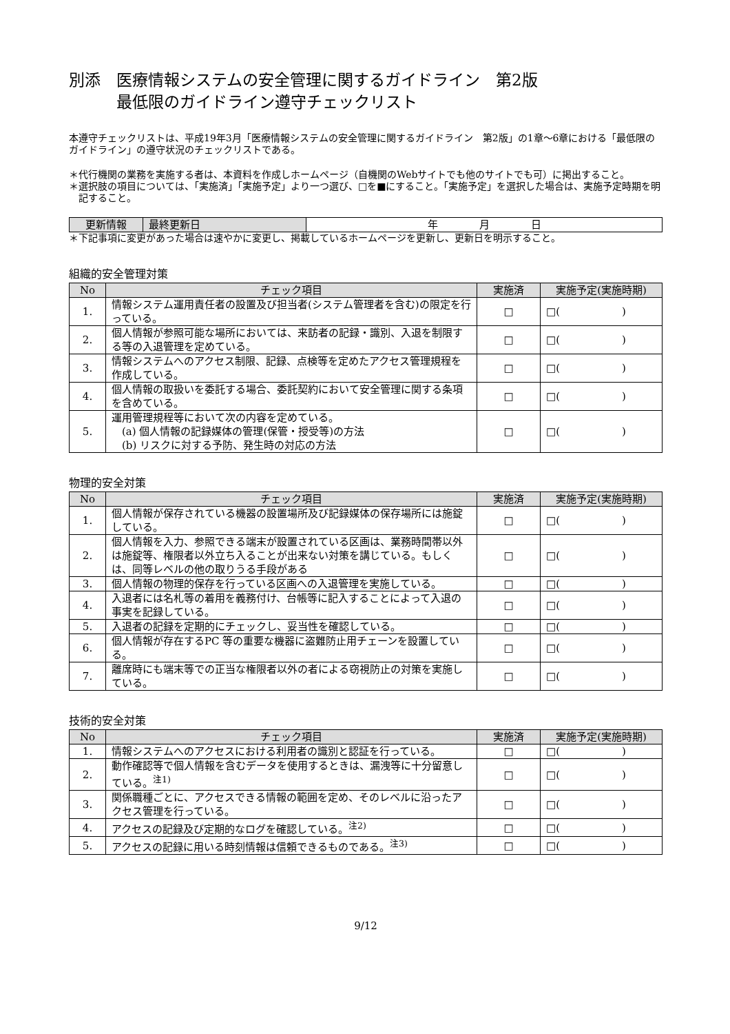別添　医療情報システムの安全管理に関するガイドライン　第2版
　　　最低限のガイドライン遵守チェックリスト
本遵守チェックリストは、平成19年3月「医療情報システムの安全管理に関するガイドライン　第2版」の1章〜6章における「最低限のガイドライン」の遵守状況のチェックリストである。
＊代行機関の業務を実施する者は、本資料を作成しホームページ（自機関のWebサイトでも他のサイトでも可）に掲出すること。
＊選択肢の項目については、「実施済」「実施予定」より一つ選び、□を■にすること。「実施予定」を選択した場合は、実施予定時期を明記すること。
| 更新情報 | 最終更新日 | 年 月 日 |
＊下記事項に変更があった場合は速やかに変更し、掲載しているホームページを更新し、更新日を明示すること。
組織的安全管理対策
| No | チェック項目 | 実施済 | 実施予定(実施時期) |
| --- | --- | --- | --- |
| 1. | 情報システム運用責任者の設置及び担当者(システム管理者を含む)の限定を行っている。 | □ | □( ) |
| 2. | 個人情報が参照可能な場所においては、来訪者の記録・識別、入退を制限する等の入退管理を定めている。 | □ | □( ) |
| 3. | 情報システムへのアクセス制限、記録、点検等を定めたアクセス管理規程を作成している。 | □ | □( ) |
| 4. | 個人情報の取扱いを委託する場合、委託契約において安全管理に関する条項を含めている。 | □ | □( ) |
| 5. | 運用管理規程等において次の内容を定めている。 (a) 個人情報の記録媒体の管理(保管・授受等)の方法 (b) リスクに対する予防、発生時の対応の方法 | □ | □( ) |
物理的安全対策
| No | チェック項目 | 実施済 | 実施予定(実施時期) |
| --- | --- | --- | --- |
| 1. | 個人情報が保存されている機器の設置場所及び記録媒体の保存場所には施錠している。 | □ | □( ) |
| 2. | 個人情報を入力、参照できる端末が設置されている区画は、業務時間帯以外は施錠等、権限者以外立ち入ることが出来ない対策を講じている。もしくは、同等レベルの他の取りうる手段がある | □ | □( ) |
| 3. | 個人情報の物理的保存を行っている区画への入退管理を実施している。 | □ | □( ) |
| 4. | 入退者には名札等の着用を義務付け、台帳等に記入することによって入退の事実を記録している。 | □ | □( ) |
| 5. | 入退者の記録を定期的にチェックし、妥当性を確認している。 | □ | □( ) |
| 6. | 個人情報が存在するPC 等の重要な機器に盗難防止用チェーンを設置している。 | □ | □( ) |
| 7. | 離席時にも端末等での正当な権限者以外の者による窃視防止の対策を実施している。 | □ | □( ) |
技術的安全対策
| No | チェック項目 | 実施済 | 実施予定(実施時期) |
| --- | --- | --- | --- |
| 1. | 情報システムへのアクセスにおける利用者の識別と認証を行っている。 | □ | □( ) |
| 2. | 動作確認等で個人情報を含むデータを使用するときは、漏洩等に十分留意している。<sup>注1)</sup> | □ | □( ) |
| 3. | 関係職種ごとに、アクセスできる情報の範囲を定め、そのレベルに沿ったアクセス管理を行っている。 | □ | □( ) |
| 4. | アクセスの記録及び定期的なログを確認している。<sup>注2)</sup> | □ | □( ) |
| 5. | アクセスの記録に用いる時刻情報は信頼できるものである。<sup>注3)</sup> | □ | □( ) |
9/12